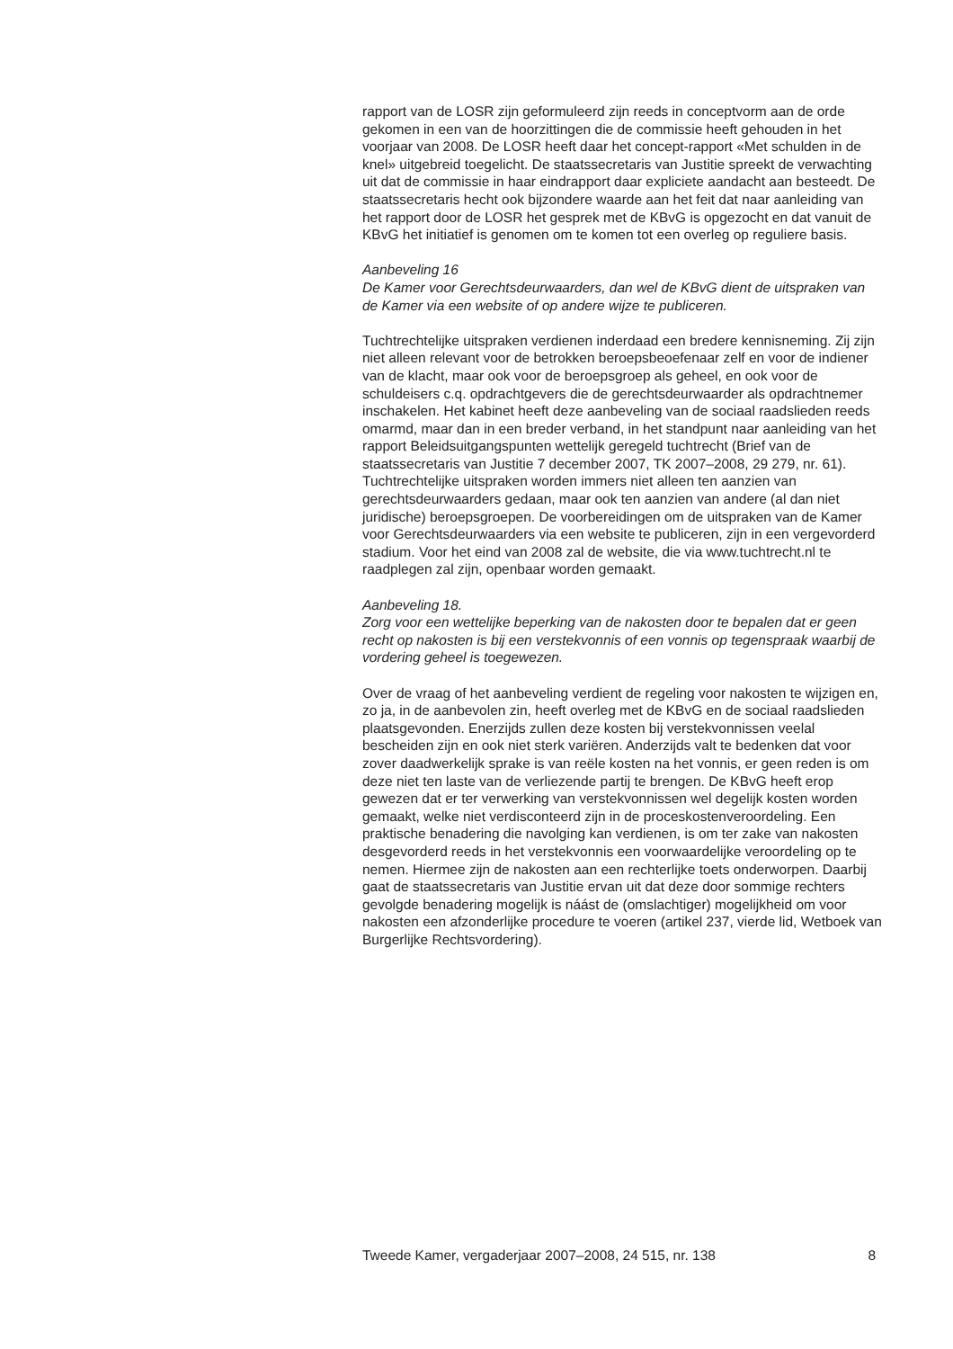rapport van de LOSR zijn geformuleerd zijn reeds in conceptvorm aan de orde gekomen in een van de hoorzittingen die de commissie heeft gehouden in het voorjaar van 2008. De LOSR heeft daar het concept-rapport «Met schulden in de knel» uitgebreid toegelicht. De staatssecretaris van Justitie spreekt de verwachting uit dat de commissie in haar eindrapport daar expliciete aandacht aan besteedt. De staatssecretaris hecht ook bijzondere waarde aan het feit dat naar aanleiding van het rapport door de LOSR het gesprek met de KBvG is opgezocht en dat vanuit de KBvG het initiatief is genomen om te komen tot een overleg op reguliere basis.
Aanbeveling 16
De Kamer voor Gerechtsdeurwaarders, dan wel de KBvG dient de uitspraken van de Kamer via een website of op andere wijze te publiceren.
Tuchtrechtelijke uitspraken verdienen inderdaad een bredere kennisneming. Zij zijn niet alleen relevant voor de betrokken beroepsbeoefenaar zelf en voor de indiener van de klacht, maar ook voor de beroepsgroep als geheel, en ook voor de schuldeisers c.q. opdrachtgevers die de gerechtsdeurwaarder als opdrachtnemer inschakelen. Het kabinet heeft deze aanbeveling van de sociaal raadslieden reeds omarmd, maar dan in een breder verband, in het standpunt naar aanleiding van het rapport Beleidsuitgangspunten wettelijk geregeld tuchtrecht (Brief van de staatssecretaris van Justitie 7 december 2007, TK 2007–2008, 29 279, nr. 61). Tuchtrechtelijke uitspraken worden immers niet alleen ten aanzien van gerechtsdeurwaarders gedaan, maar ook ten aanzien van andere (al dan niet juridische) beroepsgroepen. De voorbereidingen om de uitspraken van de Kamer voor Gerechtsdeurwaarders via een website te publiceren, zijn in een vergevorderd stadium. Voor het eind van 2008 zal de website, die via www.tuchtrecht.nl te raadplegen zal zijn, openbaar worden gemaakt.
Aanbeveling 18.
Zorg voor een wettelijke beperking van de nakosten door te bepalen dat er geen recht op nakosten is bij een verstekvonnis of een vonnis op tegenspraak waarbij de vordering geheel is toegewezen.
Over de vraag of het aanbeveling verdient de regeling voor nakosten te wijzigen en, zo ja, in de aanbevolen zin, heeft overleg met de KBvG en de sociaal raadslieden plaatsgevonden. Enerzijds zullen deze kosten bij verstekvonnissen veelal bescheiden zijn en ook niet sterk variëren. Anderzijds valt te bedenken dat voor zover daadwerkelijk sprake is van reële kosten na het vonnis, er geen reden is om deze niet ten laste van de verliezende partij te brengen. De KBvG heeft erop gewezen dat er ter verwerking van verstekvonnissen wel degelijk kosten worden gemaakt, welke niet verdisconteerd zijn in de proceskostenveroordeling. Een praktische benadering die navolging kan verdienen, is om ter zake van nakosten desgevorderd reeds in het verstekvonnis een voorwaardelijke veroordeling op te nemen. Hiermee zijn de nakosten aan een rechterlijke toets onderworpen. Daarbij gaat de staatssecretaris van Justitie ervan uit dat deze door sommige rechters gevolgde benadering mogelijk is náást de (omslachtiger) mogelijkheid om voor nakosten een afzonderlijke procedure te voeren (artikel 237, vierde lid, Wetboek van Burgerlijke Rechtsvordering).
Tweede Kamer, vergaderjaar 2007–2008, 24 515, nr. 138 8